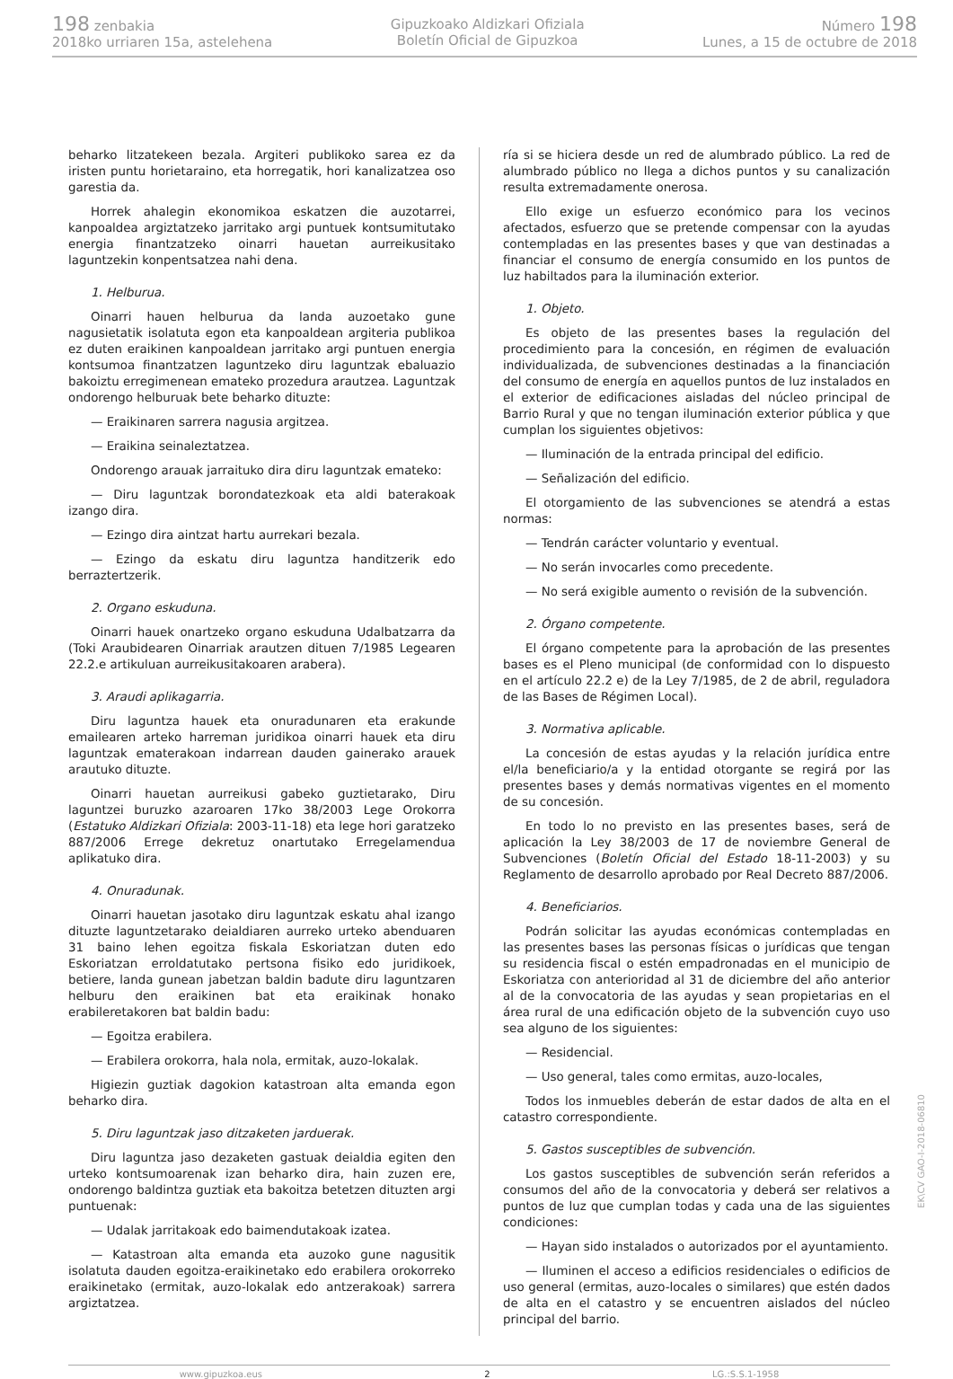198 zenbakia
2018ko urriaren 15a, astelehena
Gipuzkoako Aldizkari Ofiziala
Boletín Oficial de Gipuzkoa
Número 198
Lunes, a 15 de octubre de 2018
beharko litzatekeen bezala. Argiteri publikoko sarea ez da iristen puntu horietaraino, eta horregatik, hori kanalizatzea oso garestia da.
Horrek ahalegin ekonomikoa eskatzen die auzotarrei, kanpoaldea argiztatzeko jarritako argi puntuek kontsumitutako energia finantzatzeko oinarri hauetan aurreikusitako laguntzekin konpentsatzea nahi dena.
1. Helburua.
Oinarri hauen helburua da landa auzoetako gune nagusietatik isolatuta egon eta kanpoaldean argiteria publikoa ez duten eraikinen kanpoaldean jarritako argi puntuen energia kontsumoa finantzatzen laguntzeko diru laguntzak ebaluazio bakoiztu erregimenean emateko prozedura arautzea. Laguntzak ondorengo helburuak bete beharko dituzte:
— Eraikinaren sarrera nagusia argitzea.
— Eraikina seinaleztatzea.
Ondorengo arauak jarraituko dira diru laguntzak emateko:
— Diru laguntzak borondatezkoak eta aldi baterakoak izango dira.
— Ezingo dira aintzat hartu aurrekari bezala.
— Ezingo da eskatu diru laguntza handitzerik edo berraztertzerik.
2. Organo eskuduna.
Oinarri hauek onartzeko organo eskuduna Udalbatzarra da (Toki Araubidearen Oinarriak arautzen dituen 7/1985 Legearen 22.2.e artikuluan aurreikusitakoaren arabera).
3. Araudi aplikagarria.
Diru laguntza hauek eta onuradunaren eta erakunde emailearen arteko harreman juridikoa oinarri hauek eta diru laguntzak ematerakoan indarrean dauden gainerako arauek arautuko dituzte.
Oinarri hauetan aurreikusi gabeko guztietarako, Diru laguntzei buruzko azaroaren 17ko 38/2003 Lege Orokorra (Estatuko Aldizkari Ofiziala: 2003-11-18) eta lege hori garatzeko 887/2006 Errege dekretuz onartutako Erregelamendua aplikatuko dira.
4. Onuradunak.
Oinarri hauetan jasotako diru laguntzak eskatu ahal izango dituzte laguntzetarako deialdiaren aurreko urteko abenduaren 31 baino lehen egoitza fiskala Eskoriatzan duten edo Eskoriatzan erroldatutako pertsona fisiko edo juridikoek, betiere, landa gunean jabetzan baldin badute diru laguntzaren helburu den eraikinen bat eta eraikinak honako erabileretakoren bat baldin badu:
— Egoitza erabilera.
— Erabilera orokorra, hala nola, ermitak, auzo-lokalak.
Higiezin guztiak dagokion katastroan alta emanda egon beharko dira.
5. Diru laguntzak jaso ditzaketen jarduerak.
Diru laguntza jaso dezaketen gastuak deialdia egiten den urteko kontsumoarenak izan beharko dira, hain zuzen ere, ondorengo baldintza guztiak eta bakoitza betetzen dituzten argi puntuenak:
— Udalak jarritakoak edo baimendutakoak izatea.
— Katastroan alta emanda eta auzoko gune nagusitik isolatuta dauden egoitza-eraikinetako edo erabilera orokorreko eraikinetako (ermitak, auzo-lokalak edo antzerakoak) sarrera argiztatzea.
ría si se hiciera desde un red de alumbrado público. La red de alumbrado público no llega a dichos puntos y su canalización resulta extremadamente onerosa.
Ello exige un esfuerzo económico para los vecinos afectados, esfuerzo que se pretende compensar con la ayudas contempladas en las presentes bases y que van destinadas a financiar el consumo de energía consumido en los puntos de luz habiltados para la iluminación exterior.
1. Objeto.
Es objeto de las presentes bases la regulación del procedimiento para la concesión, en régimen de evaluación individualizada, de subvenciones destinadas a la financiación del consumo de energía en aquellos puntos de luz instalados en el exterior de edificaciones aisladas del núcleo principal de Barrio Rural y que no tengan iluminación exterior pública y que cumplan los siguientes objetivos:
— Iluminación de la entrada principal del edificio.
— Señalización del edificio.
El otorgamiento de las subvenciones se atendrá a estas normas:
— Tendrán carácter voluntario y eventual.
— No serán invocarles como precedente.
— No será exigible aumento o revisión de la subvención.
2. Órgano competente.
El órgano competente para la aprobación de las presentes bases es el Pleno municipal (de conformidad con lo dispuesto en el artículo 22.2 e) de la Ley 7/1985, de 2 de abril, reguladora de las Bases de Régimen Local).
3. Normativa aplicable.
La concesión de estas ayudas y la relación jurídica entre el/la beneficiario/a y la entidad otorgante se regirá por las presentes bases y demás normativas vigentes en el momento de su concesión.
En todo lo no previsto en las presentes bases, será de aplicación la Ley 38/2003 de 17 de noviembre General de Subvenciones (Boletín Oficial del Estado 18-11-2003) y su Reglamento de desarrollo aprobado por Real Decreto 887/2006.
4. Beneficiarios.
Podrán solicitar las ayudas económicas contempladas en las presentes bases las personas físicas o jurídicas que tengan su residencia fiscal o estén empadronadas en el municipio de Eskoriatza con anterioridad al 31 de diciembre del año anterior al de la convocatoria de las ayudas y sean propietarias en el área rural de una edificación objeto de la subvención cuyo uso sea alguno de los siguientes:
— Residencial.
— Uso general, tales como ermitas, auzo-locales,
Todos los inmuebles deberán de estar dados de alta en el catastro correspondiente.
5. Gastos susceptibles de subvención.
Los gastos susceptibles de subvención serán referidos a consumos del año de la convocatoria y deberá ser relativos a puntos de luz que cumplan todas y cada una de las siguientes condiciones:
— Hayan sido instalados o autorizados por el ayuntamiento.
— Iluminen el acceso a edificios residenciales o edificios de uso general (ermitas, auzo-locales o similares) que estén dados de alta en el catastro y se encuentren aislados del núcleo principal del barrio.
www.gipuzkoa.eus 2 LG.:S.S.1-1958
EK\CV GAO-I-2018-06810